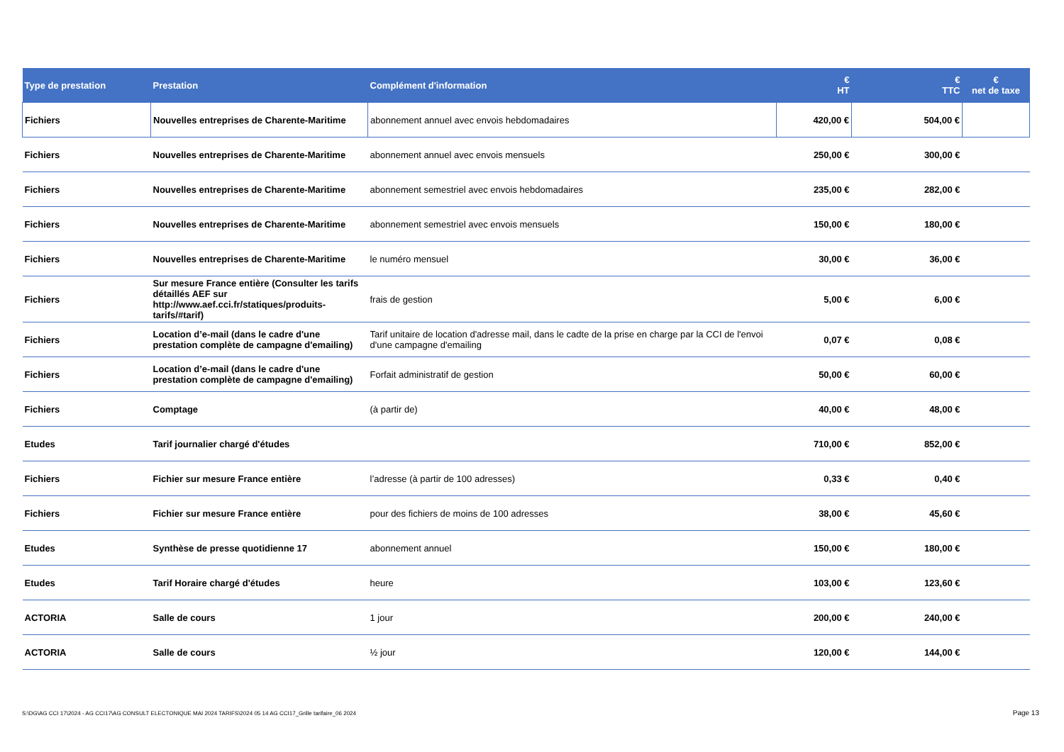| Type de prestation | Prestation | Complément d'information | € HT | € TTC | € net de taxe |
| --- | --- | --- | --- | --- | --- |
| Fichiers | Nouvelles entreprises de Charente-Maritime | abonnement annuel avec envois hebdomadaires | 420,00 € | 504,00 € | |
| Fichiers | Nouvelles entreprises de Charente-Maritime | abonnement annuel avec envois mensuels | 250,00 € | 300,00 € | |
| Fichiers | Nouvelles entreprises de Charente-Maritime | abonnement semestriel avec envois hebdomadaires | 235,00 € | 282,00 € | |
| Fichiers | Nouvelles entreprises de Charente-Maritime | abonnement semestriel avec envois mensuels | 150,00 € | 180,00 € | |
| Fichiers | Nouvelles entreprises de Charente-Maritime | le numéro mensuel | 30,00 € | 36,00 € | |
| Fichiers | Sur mesure France entière (Consulter les tarifs détaillés AEF sur http://www.aef.cci.fr/statiques/produits-tarifs/#tarif) | frais de gestion | 5,00 € | 6,00 € | |
| Fichiers | Location d’e-mail (dans le cadre d'une prestation complète de campagne d'emailing) | Tarif unitaire de location d'adresse mail, dans le cadte de la prise en charge par la CCI de l'envoi d'une campagne d'emailing | 0,07 € | 0,08 € | |
| Fichiers | Location d’e-mail (dans le cadre d'une prestation complète de campagne d'emailing) | Forfait administratif de gestion | 50,00 € | 60,00 € | |
| Fichiers | Comptage | (à partir de) | 40,00 € | 48,00 € | |
| Etudes | Tarif journalier chargé d'études | | 710,00 € | 852,00 € | |
| Fichiers | Fichier sur mesure France entière | l’adresse (à partir de 100 adresses) | 0,33 € | 0,40 € | |
| Fichiers | Fichier sur mesure France entière | pour des fichiers de moins de 100 adresses | 38,00 € | 45,60 € | |
| Etudes | Synthèse de presse quotidienne 17 | abonnement annuel | 150,00 € | 180,00 € | |
| Etudes | Tarif Horaire chargé d'études | heure | 103,00 € | 123,60 € | |
| ACTORIA | Salle de cours | 1 jour | 200,00 € | 240,00 € | |
| ACTORIA | Salle de cours | ½ jour | 120,00 € | 144,00 € | |
S:\DG\AG CCI 17\2024 - AG CCI17\AG CONSULT ELECTONIQUE MAI 2024 TARIFS\2024 05 14 AG CCI17_Grille tarifaire_06 2024
Page 13